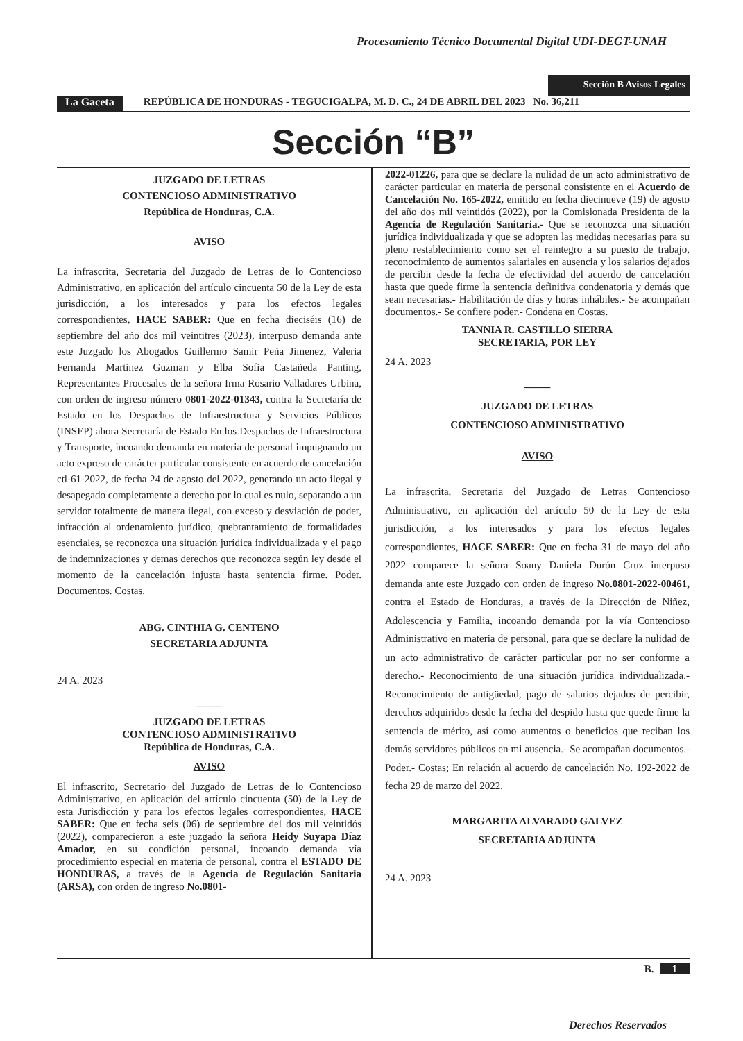Procesamiento Técnico Documental Digital UDI-DEGT-UNAH
Sección B Avisos Legales
La Gaceta REPÚBLICA DE HONDURAS - TEGUCIGALPA, M. D. C., 24 DE ABRIL DEL 2023 No. 36,211
Sección “B”
JUZGADO DE LETRAS
CONTENCIOSO ADMINISTRATIVO
República de Honduras, C.A.
AVISO
La infrascrita, Secretaria del Juzgado de Letras de lo Contencioso Administrativo, en aplicación del artículo cincuenta 50 de la Ley de esta jurisdicción, a los interesados y para los efectos legales correspondientes, HACE SABER: Que en fecha dieciséis (16) de septiembre del año dos mil veintitres (2023), interpuso demanda ante este Juzgado los Abogados Guillermo Samir Peña Jimenez, Valeria Fernanda Martinez Guzman y Elba Sofia Castañeda Panting, Representantes Procesales de la señora Irma Rosario Valladares Urbina, con orden de ingreso número 0801-2022-01343, contra la Secretaría de Estado en los Despachos de Infraestructura y Servicios Públicos (INSEP) ahora Secretaría de Estado En los Despachos de Infraestructura y Transporte, incoando demanda en materia de personal impugnando un acto expreso de carácter particular consistente en acuerdo de cancelación ctl-61-2022, de fecha 24 de agosto del 2022, generando un acto ilegal y desapegado completamente a derecho por lo cual es nulo, separando a un servidor totalmente de manera ilegal, con exceso y desviación de poder, infracción al ordenamiento jurídico, quebrantamiento de formalidades esenciales, se reconozca una situación jurídica individualizada y el pago de indemnizaciones y demas derechos que reconozca según ley desde el momento de la cancelación injusta hasta sentencia firme. Poder. Documentos. Costas.
ABG. CINTHIA G. CENTENO
SECRETARIA ADJUNTA
24 A. 2023
_____
JUZGADO DE LETRAS
CONTENCIOSO ADMINISTRATIVO
República de Honduras, C.A.
AVISO
El infrascrito, Secretario del Juzgado de Letras de lo Contencioso Administrativo, en aplicación del artículo cincuenta (50) de la Ley de esta Jurisdicción y para los efectos legales correspondientes, HACE SABER: Que en fecha seis (06) de septiembre del dos mil veintidós (2022), comparecieron a este juzgado la señora Heidy Suyapa Díaz Amador, en su condición personal, incoando demanda vía procedimiento especial en materia de personal, contra el ESTADO DE HONDURAS, a través de la Agencia de Regulación Sanitaria (ARSA), con orden de ingreso No.0801-
2022-01226, para que se declare la nulidad de un acto administrativo de carácter particular en materia de personal consistente en el Acuerdo de Cancelación No. 165-2022, emitido en fecha diecinueve (19) de agosto del año dos mil veintidós (2022), por la Comisionada Presidenta de la Agencia de Regulación Sanitaria.- Que se reconozca una situación jurídica individualizada y que se adopten las medidas necesarias para su pleno restablecimiento como ser el reintegro a su puesto de trabajo, reconocimiento de aumentos salariales en ausencia y los salarios dejados de percibir desde la fecha de efectividad del acuerdo de cancelación hasta que quede firme la sentencia definitiva condenatoria y demás que sean necesarias.- Habilitación de días y horas inhábiles.- Se acompañan documentos.- Se confiere poder.- Condena en Costas.
TANNIA R. CASTILLO SIERRA
SECRETARIA, POR LEY
24 A. 2023
_____
JUZGADO DE LETRAS
CONTENCIOSO ADMINISTRATIVO
AVISO
La infrascrita, Secretaria del Juzgado de Letras Contencioso Administrativo, en aplicación del artículo 50 de la Ley de esta jurisdicción, a los interesados y para los efectos legales correspondientes, HACE SABER: Que en fecha 31 de mayo del año 2022 comparece la señora Soany Daniela Durón Cruz interpuso demanda ante este Juzgado con orden de ingreso No.0801-2022-00461, contra el Estado de Honduras, a través de la Dirección de Niñez, Adolescencia y Familia, incoando demanda por la vía Contencioso Administrativo en materia de personal, para que se declare la nulidad de un acto administrativo de carácter particular por no ser conforme a derecho.- Reconocimiento de una situación jurídica individualizada.- Reconocimiento de antigüedad, pago de salarios dejados de percibir, derechos adquiridos desde la fecha del despido hasta que quede firme la sentencia de mérito, así como aumentos o beneficios que reciban los demás servidores públicos en mi ausencia.- Se acompañan documentos.-Poder.- Costas; En relación al acuerdo de cancelación No. 192-2022 de fecha 29 de marzo del 2022.
MARGARITA ALVARADO GALVEZ
SECRETARIA ADJUNTA
24 A. 2023
B. 1
Derechos Reservados